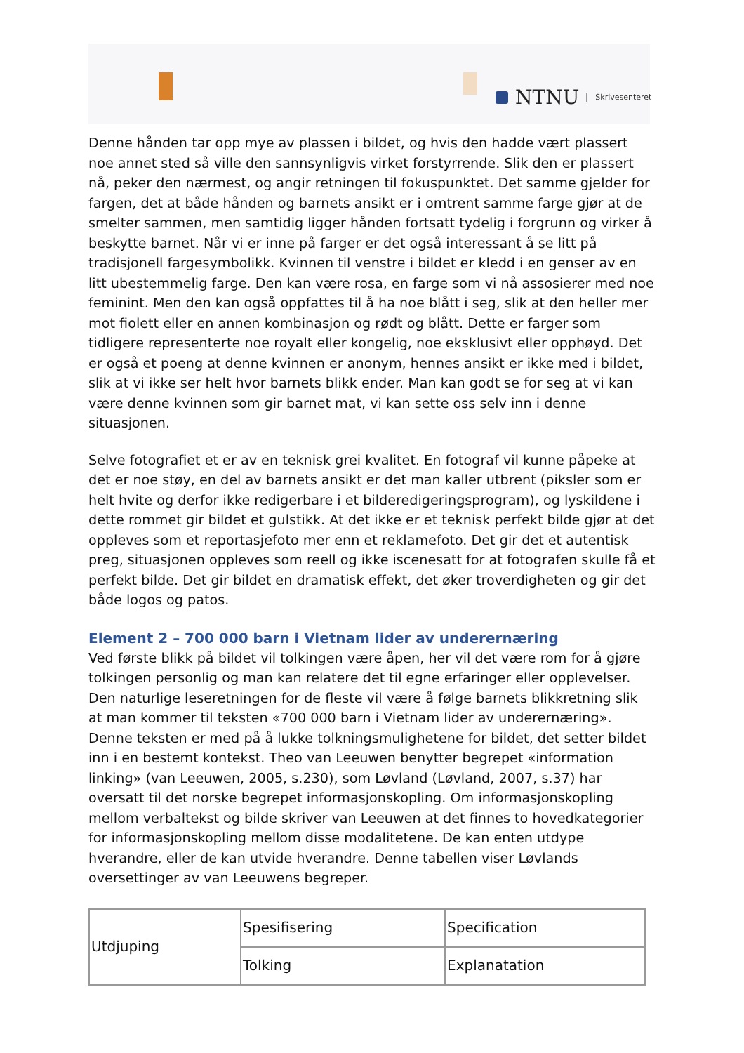NTNU Skrivesenteret
Denne hånden tar opp mye av plassen i bildet, og hvis den hadde vært plassert noe annet sted så ville den sannsynligvis virket forstyrrende. Slik den er plassert nå, peker den nærmest, og angir retningen til fokuspunktet. Det samme gjelder for fargen, det at både hånden og barnets ansikt er i omtrent samme farge gjør at de smelter sammen, men samtidig ligger hånden fortsatt tydelig i forgrunn og virker å beskytte barnet. Når vi er inne på farger er det også interessant å se litt på tradisjonell fargesymbolikk. Kvinnen til venstre i bildet er kledd i en genser av en litt ubestemmelig farge. Den kan være rosa, en farge som vi nå assosierer med noe feminint. Men den kan også oppfattes til å ha noe blått i seg, slik at den heller mer mot fiolett eller en annen kombinasjon og rødt og blått. Dette er farger som tidligere representerte noe royalt eller kongelig, noe eksklusivt eller opphøyd. Det er også et poeng at denne kvinnen er anonym, hennes ansikt er ikke med i bildet, slik at vi ikke ser helt hvor barnets blikk ender. Man kan godt se for seg at vi kan være denne kvinnen som gir barnet mat, vi kan sette oss selv inn i denne situasjonen.
Selve fotografiet et er av en teknisk grei kvalitet. En fotograf vil kunne påpeke at det er noe støy, en del av barnets ansikt er det man kaller utbrent (piksler som er helt hvite og derfor ikke redigerbare i et bilderedigeringsprogram), og lyskildene i dette rommet gir bildet et gulstikk. At det ikke er et teknisk perfekt bilde gjør at det oppleves som et reportasjefoto mer enn et reklamefoto. Det gir det et autentisk preg, situasjonen oppleves som reell og ikke iscenesatt for at fotografen skulle få et perfekt bilde. Det gir bildet en dramatisk effekt, det øker troverdigheten og gir det både logos og patos.
Element 2 – 700 000 barn i Vietnam lider av underernæring
Ved første blikk på bildet vil tolkingen være åpen, her vil det være rom for å gjøre tolkingen personlig og man kan relatere det til egne erfaringer eller opplevelser. Den naturlige leseretningen for de fleste vil være å følge barnets blikkretning slik at man kommer til teksten «700 000 barn i Vietnam lider av underernæring». Denne teksten er med på å lukke tolkningsmulighetene for bildet, det setter bildet inn i en bestemt kontekst. Theo van Leeuwen benytter begrepet «information linking» (van Leeuwen, 2005, s.230), som Løvland (Løvland, 2007, s.37) har oversatt til det norske begrepet informasjonskopling. Om informasjonskopling mellom verbaltekst og bilde skriver van Leeuwen at det finnes to hovedkategorier for informasjonskopling mellom disse modalitetene. De kan enten utdype hverandre, eller de kan utvide hverandre. Denne tabellen viser Løvlands oversettinger av van Leeuwens begreper.
| Utdjuping | Spesifisering | Specification |
| | Tolking | Explanatation |